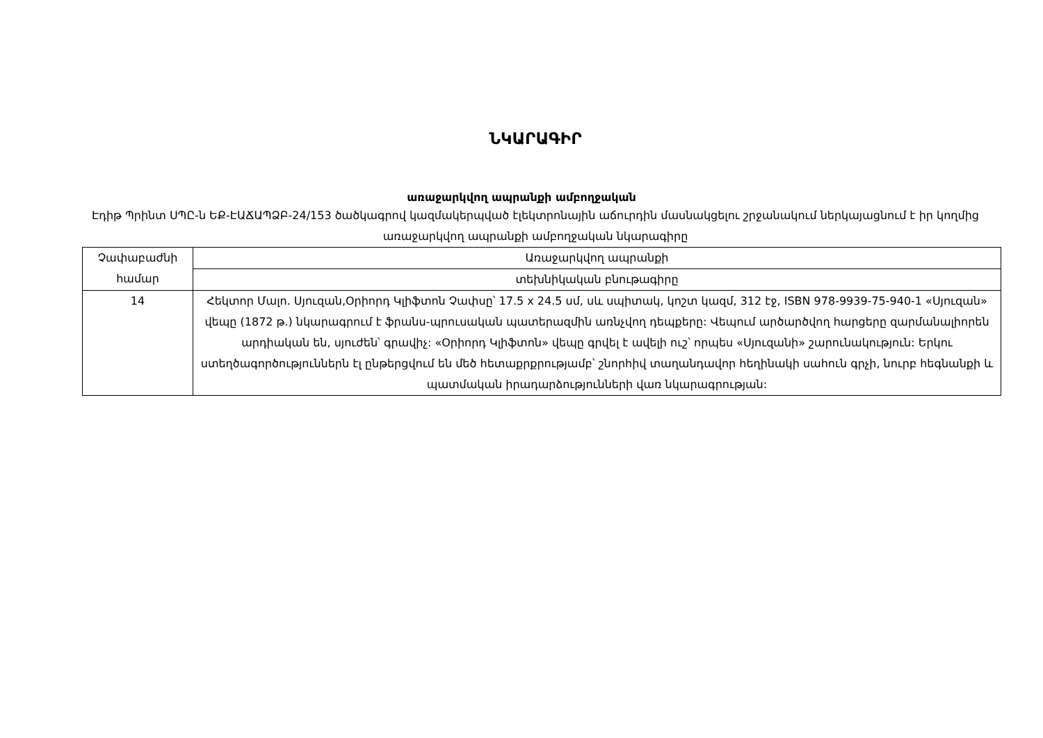ՆԿԱՐԱԳԻՐ
առաջարկվող ապրանքի ամբողջական
Էդիթ Պրինտ ՍՊԸ-ն ԵՔ-ԷԱՃԱՊՁԲ-24/153 ծածկագրով կազմակերպված էլեկտրոնային աճուրդին մասնակցելու շրջանակում ներկայացնում է իր կողմից առաջարկվող ապրանքի ամբողջական նկարագիրը
| Չափաբաժնի համար | Առաջարկվող ապրանքի |
| | տեխնիկական բնութագիրը |
| 14 | Հեկտոր Մալո. Սյուզան,Օրիորդ Կլիֆտոն Չափսը՝ 17.5 x 24.5 սմ, սև սպիտակ, կոշտ կազմ, 312 էջ, ISBN 978-9939-75-940-1 «Սյուզան» վեպը (1872 թ.) նկարագրում է ֆրանս-պրուսական պատերազմին առնչվող դեպքերը: Վեպում արծարծվող հարցերը զարմանալիորեն արդիական են, սյուժեն՝ գրավիչ: «Օրիորդ Կլիֆտոն» վեպը գրվել է ավելի ուշ՝ որպես «Սյուզանի» շարունակություն: Երկու ստեղծագործություններն էլ ընթերցվում են մեծ հետաքրքրությամբ՝ շնորհիվ տաղանդավոր հեղինակի սահուն գրչի, նուրբ հեգնանքի և պատմական իրադարձությունների վառ նկարագրության: |